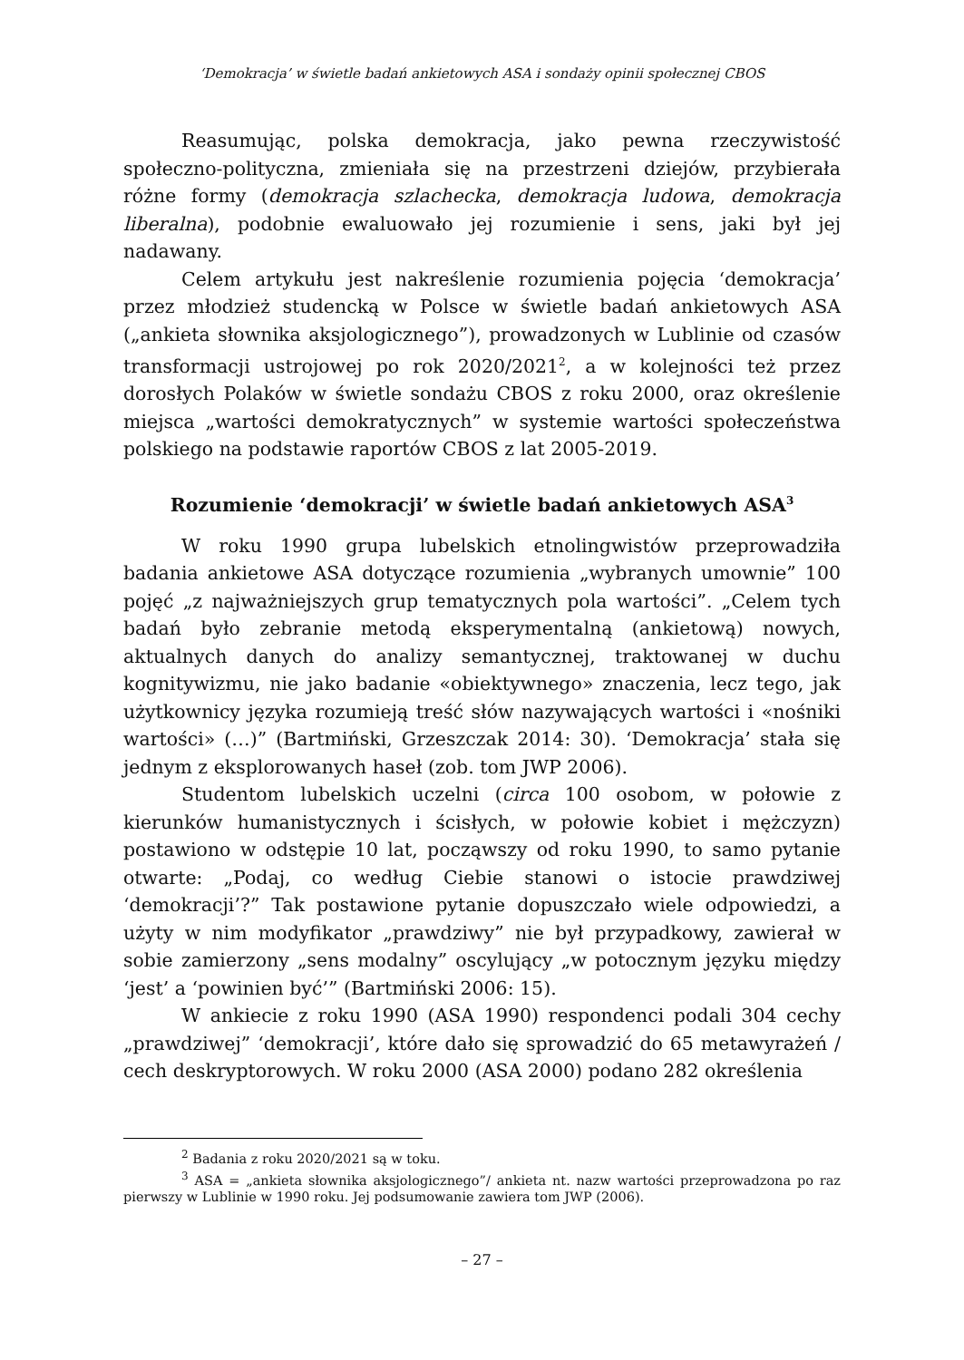‘Demokracja’ w świetle badań ankietowych ASA i sondaży opinii społecznej CBOS
Reasumując, polska demokracja, jako pewna rzeczywistość społeczno-polityczna, zmieniała się na przestrzeni dziejów, przybierała różne formy (demokracja szlachecka, demokracja ludowa, demokracja liberalna), podobnie ewaluowało jej rozumienie i sens, jaki był jej nadawany.
Celem artykułu jest nakreślenie rozumienia pojęcia ‘demokracja’ przez młodzież studencką w Polsce w świetle badań ankietowych ASA („ankieta słownika aksjologicznego”), prowadzonych w Lublinie od czasów transformacji ustrojowej po rok 2020/2021<sup>2</sup>, a w kolejności też przez dorosłych Polaków w świetle sondażu CBOS z roku 2000, oraz określenie miejsca „wartości demokratycznych” w systemie wartości społeczeństwa polskiego na podstawie raportów CBOS z lat 2005-2019.
Rozumienie ‘demokracji’ w świetle badań ankietowych ASA<sup>3</sup>
W roku 1990 grupa lubelskich etnolingwistów przeprowadziła badania ankietowe ASA dotyczące rozumienia „wybranych umownie” 100 pojęć „z najważniejszych grup tematycznych pola wartości”. „Celem tych badań było zebranie metodą eksperymentalną (ankietową) nowych, aktualnych danych do analizy semantycznej, traktowanej w duchu kognitywizmu, nie jako badanie «obiektywnego» znaczenia, lecz tego, jak użytkownicy języka rozumieją treść słów nazywających wartości i «nośniki wartości» (…)” (Bartmiński, Grzeszczak 2014: 30). ‘Demokracja’ stała się jednym z eksplorowanych haseł (zob. tom JWP 2006).
Studentom lubelskich uczelni (circa 100 osobom, w połowie z kierunków humanistycznych i ścisłych, w połowie kobiet i mężczyzn) postawiono w odstępie 10 lat, począwszy od roku 1990, to samo pytanie otwarte: „Podaj, co według Ciebie stanowi o istocie prawdziwej ‘demokracji’?” Tak postawione pytanie dopuszczało wiele odpowiedzi, a użyty w nim modyfikator „prawdziwy” nie był przypadkowy, zawierał w sobie zamierzony „sens modalny” oscylujący „w potocznym języku między ‘jest’ a ‘powinien być’” (Bartmiński 2006: 15).
W ankiecie z roku 1990 (ASA 1990) respondenci podali 304 cechy „prawdziwej” ‘demokracji’, które dało się sprowadzić do 65 metawyrażeń / cech deskryptorowych. W roku 2000 (ASA 2000) podano 282 określenia
<sup>2</sup> Badania z roku 2020/2021 są w toku.
<sup>3</sup> ASA = „ankieta słownika aksjologicznego”/ ankieta nt. nazw wartości przeprowadzona po raz pierwszy w Lublinie w 1990 roku. Jej podsumowanie zawiera tom JWP (2006).
– 27 –